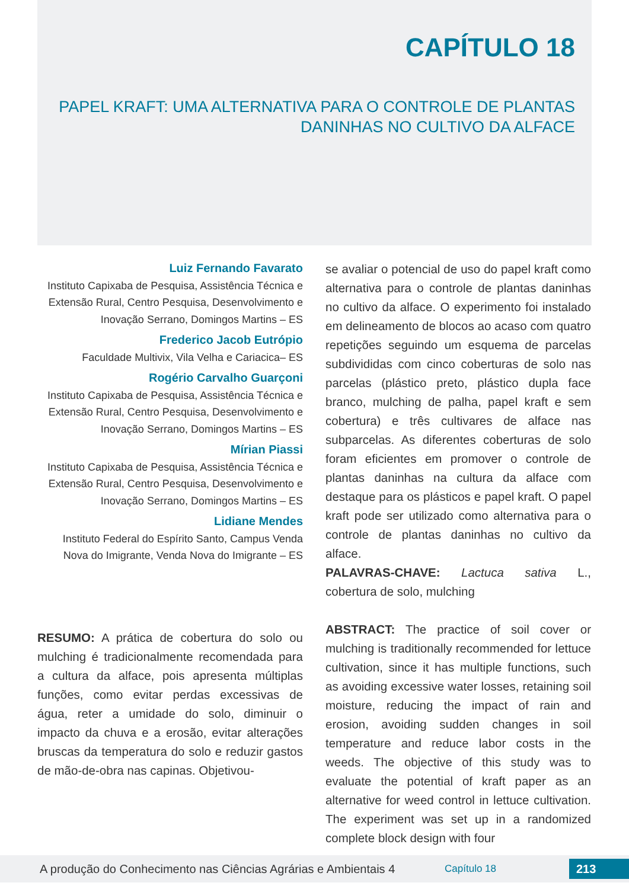CAPÍTULO 18
PAPEL KRAFT: UMA ALTERNATIVA PARA O CONTROLE DE PLANTAS DANINHAS NO CULTIVO DA ALFACE
Luiz Fernando Favarato
Instituto Capixaba de Pesquisa, Assistência Técnica e Extensão Rural, Centro Pesquisa, Desenvolvimento e Inovação Serrano, Domingos Martins – ES
Frederico Jacob Eutrópio
Faculdade Multivix, Vila Velha e Cariacica– ES
Rogério Carvalho Guarçoni
Instituto Capixaba de Pesquisa, Assistência Técnica e Extensão Rural, Centro Pesquisa, Desenvolvimento e Inovação Serrano, Domingos Martins – ES
Mírian Piassi
Instituto Capixaba de Pesquisa, Assistência Técnica e Extensão Rural, Centro Pesquisa, Desenvolvimento e Inovação Serrano, Domingos Martins – ES
Lidiane Mendes
Instituto Federal do Espírito Santo, Campus Venda Nova do Imigrante, Venda Nova do Imigrante – ES
RESUMO: A prática de cobertura do solo ou mulching é tradicionalmente recomendada para a cultura da alface, pois apresenta múltiplas funções, como evitar perdas excessivas de água, reter a umidade do solo, diminuir o impacto da chuva e a erosão, evitar alterações bruscas da temperatura do solo e reduzir gastos de mão-de-obra nas capinas. Objetivou-
se avaliar o potencial de uso do papel kraft como alternativa para o controle de plantas daninhas no cultivo da alface. O experimento foi instalado em delineamento de blocos ao acaso com quatro repetições seguindo um esquema de parcelas subdivididas com cinco coberturas de solo nas parcelas (plástico preto, plástico dupla face branco, mulching de palha, papel kraft e sem cobertura) e três cultivares de alface nas subparcelas. As diferentes coberturas de solo foram eficientes em promover o controle de plantas daninhas na cultura da alface com destaque para os plásticos e papel kraft. O papel kraft pode ser utilizado como alternativa para o controle de plantas daninhas no cultivo da alface.
PALAVRAS-CHAVE: Lactuca sativa L., cobertura de solo, mulching
ABSTRACT: The practice of soil cover or mulching is traditionally recommended for lettuce cultivation, since it has multiple functions, such as avoiding excessive water losses, retaining soil moisture, reducing the impact of rain and erosion, avoiding sudden changes in soil temperature and reduce labor costs in the weeds. The objective of this study was to evaluate the potential of kraft paper as an alternative for weed control in lettuce cultivation. The experiment was set up in a randomized complete block design with four
A produção do Conhecimento nas Ciências Agrárias e Ambientais 4 Capítulo 18 213